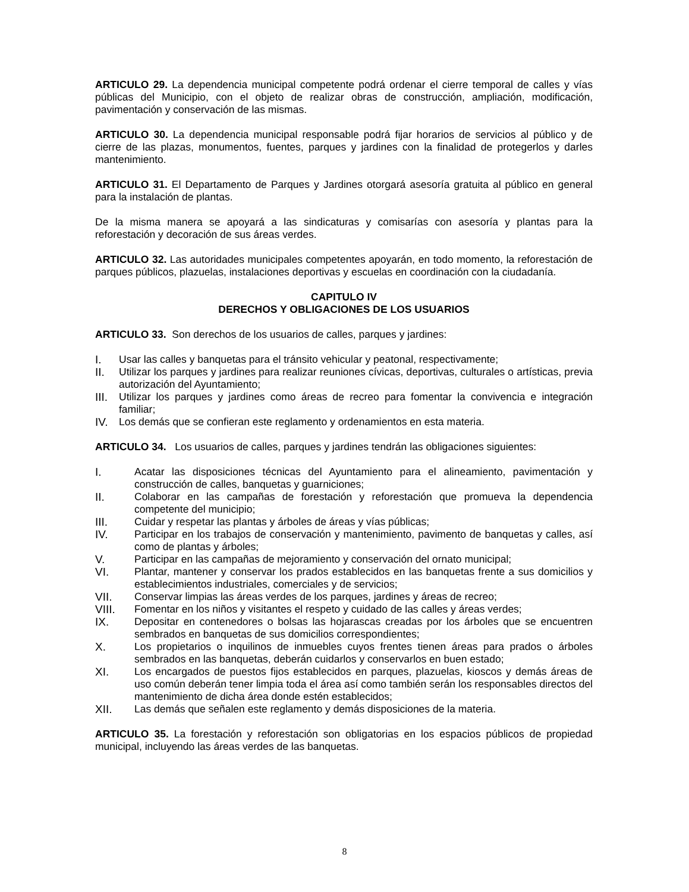ARTICULO 29. La dependencia municipal competente podrá ordenar el cierre temporal de calles y vías públicas del Municipio, con el objeto de realizar obras de construcción, ampliación, modificación, pavimentación y conservación de las mismas.
ARTICULO 30. La dependencia municipal responsable podrá fijar horarios de servicios al público y de cierre de las plazas, monumentos, fuentes, parques y jardines con la finalidad de protegerlos y darles mantenimiento.
ARTICULO 31. El Departamento de Parques y Jardines otorgará asesoría gratuita al público en general para la instalación de plantas.
De la misma manera se apoyará a las sindicaturas y comisarías con asesoría y plantas para la reforestación y decoración de sus áreas verdes.
ARTICULO 32. Las autoridades municipales competentes apoyarán, en todo momento, la reforestación de parques públicos, plazuelas, instalaciones deportivas y escuelas en coordinación con la ciudadanía.
CAPITULO IV
DERECHOS Y OBLIGACIONES DE LOS USUARIOS
ARTICULO 33. Son derechos de los usuarios de calles, parques y jardines:
I. Usar las calles y banquetas para el tránsito vehicular y peatonal, respectivamente;
II. Utilizar los parques y jardines para realizar reuniones cívicas, deportivas, culturales o artísticas, previa autorización del Ayuntamiento;
III. Utilizar los parques y jardines como áreas de recreo para fomentar la convivencia e integración familiar;
IV. Los demás que se confieran este reglamento y ordenamientos en esta materia.
ARTICULO 34. Los usuarios de calles, parques y jardines tendrán las obligaciones siguientes:
I. Acatar las disposiciones técnicas del Ayuntamiento para el alineamiento, pavimentación y construcción de calles, banquetas y guarniciones;
II. Colaborar en las campañas de forestación y reforestación que promueva la dependencia competente del municipio;
III. Cuidar y respetar las plantas y árboles de áreas y vías públicas;
IV. Participar en los trabajos de conservación y mantenimiento, pavimento de banquetas y calles, así como de plantas y árboles;
V. Participar en las campañas de mejoramiento y conservación del ornato municipal;
VI. Plantar, mantener y conservar los prados establecidos en las banquetas frente a sus domicilios y establecimientos industriales, comerciales y de servicios;
VII. Conservar limpias las áreas verdes de los parques, jardines y áreas de recreo;
VIII. Fomentar en los niños y visitantes el respeto y cuidado de las calles y áreas verdes;
IX. Depositar en contenedores o bolsas las hojarascas creadas por los árboles que se encuentren sembrados en banquetas de sus domicilios correspondientes;
X. Los propietarios o inquilinos de inmuebles cuyos frentes tienen áreas para prados o árboles sembrados en las banquetas, deberán cuidarlos y conservarlos en buen estado;
XI. Los encargados de puestos fijos establecidos en parques, plazuelas, kioscos y demás áreas de uso común deberán tener limpia toda el área así como también serán los responsables directos del mantenimiento de dicha área donde estén establecidos;
XII. Las demás que señalen este reglamento y demás disposiciones de la materia.
ARTICULO 35. La forestación y reforestación son obligatorias en los espacios públicos de propiedad municipal, incluyendo las áreas verdes de las banquetas.
8